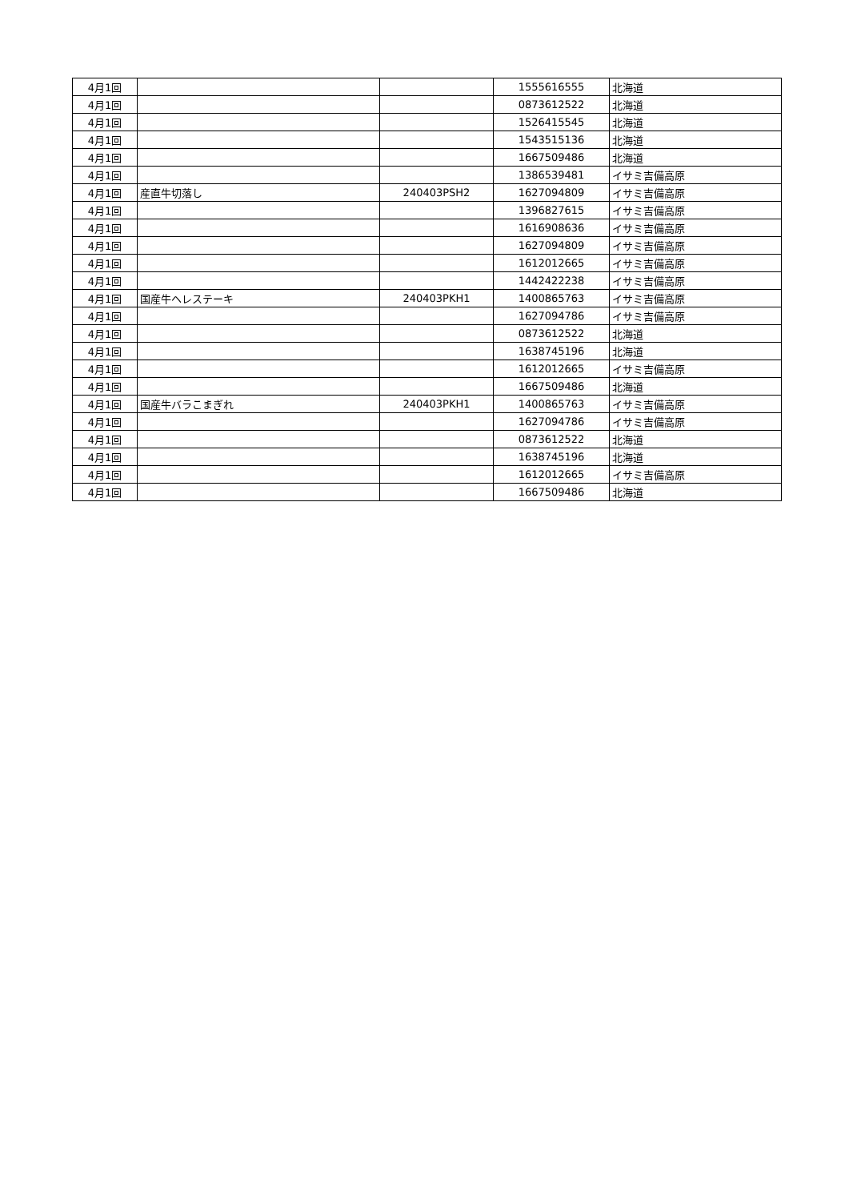| 4月1回 | | | 1555616555 | 北海道 |
| 4月1回 | | | 0873612522 | 北海道 |
| 4月1回 | | | 1526415545 | 北海道 |
| 4月1回 | | | 1543515136 | 北海道 |
| 4月1回 | | | 1667509486 | 北海道 |
| 4月1回 | | | 1386539481 | イサミ吉備高原 |
| 4月1回 | 産直牛切落し | 240403PSH2 | 1627094809 | イサミ吉備高原 |
| 4月1回 | | | 1396827615 | イサミ吉備高原 |
| 4月1回 | | | 1616908636 | イサミ吉備高原 |
| 4月1回 | | | 1627094809 | イサミ吉備高原 |
| 4月1回 | | | 1612012665 | イサミ吉備高原 |
| 4月1回 | | | 1442422238 | イサミ吉備高原 |
| 4月1回 | 国産牛ヘレステーキ | 240403PKH1 | 1400865763 | イサミ吉備高原 |
| 4月1回 | | | 1627094786 | イサミ吉備高原 |
| 4月1回 | | | 0873612522 | 北海道 |
| 4月1回 | | | 1638745196 | 北海道 |
| 4月1回 | | | 1612012665 | イサミ吉備高原 |
| 4月1回 | | | 1667509486 | 北海道 |
| 4月1回 | 国産牛バラこまぎれ | 240403PKH1 | 1400865763 | イサミ吉備高原 |
| 4月1回 | | | 1627094786 | イサミ吉備高原 |
| 4月1回 | | | 0873612522 | 北海道 |
| 4月1回 | | | 1638745196 | 北海道 |
| 4月1回 | | | 1612012665 | イサミ吉備高原 |
| 4月1回 | | | 1667509486 | 北海道 |